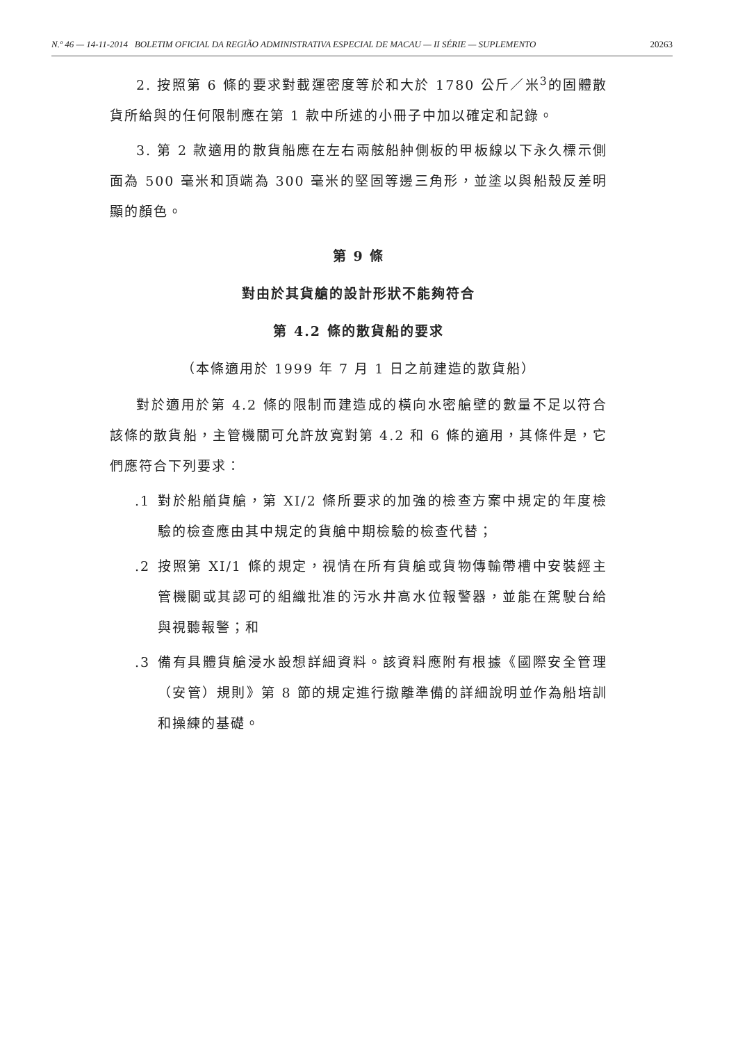N.º 46 — 14-11-2014 BOLETIM OFICIAL DA REGIÃO ADMINISTRATIVA ESPECIAL DE MACAU — II SÉRIE — SUPLEMENTO 20263
2. 按照第 6 條的要求對載運密度等於和大於 1780 公斤／米<sup>3</sup>的固體散貨所給與的任何限制應在第 1 款中所述的小冊子中加以確定和記錄。
3. 第 2 款適用的散貨船應在左右兩舷船舯側板的甲板線以下永久標示側面為 500 毫米和頂端為 300 毫米的堅固等邊三角形，並塗以與船殼反差明顯的顏色。
第 9 條
對由於其貨艙的設計形狀不能夠符合
第 4.2 條的散貨船的要求
（本條適用於 1999 年 7 月 1 日之前建造的散貨船）
對於適用於第 4.2 條的限制而建造成的橫向水密艙壁的數量不足以符合該條的散貨船，主管機關可允許放寬對第 4.2 和 6 條的適用，其條件是，它們應符合下列要求：
.1 對於船艏貨艙，第 XI/2 條所要求的加強的檢查方案中規定的年度檢驗的檢查應由其中規定的貨艙中期檢驗的檢查代替；
.2 按照第 XI/1 條的規定，視情在所有貨艙或貨物傳輸帶槽中安裝經主管機關或其認可的組織批准的污水井高水位報警器，並能在駕駛台給與視聽報警；和
.3 備有具體貨艙浸水設想詳細資料。該資料應附有根據《國際安全管理（安管）規則》第 8 節的規定進行撤離準備的詳細說明並作為船培訓和操練的基礎。